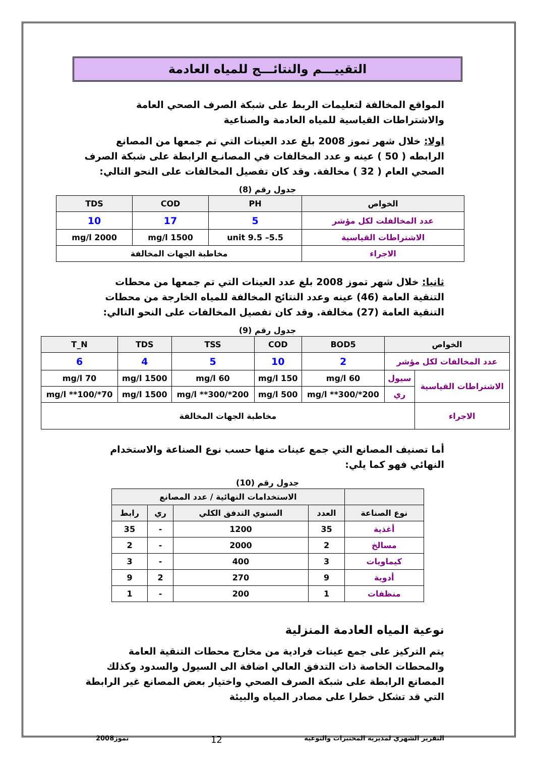التقييـــم والنتائـــج للمياه العادمة
المواقع المخالفة لتعليمات الربط على شبكة الصرف الصحي العامة والاشتراطات القياسية للمياه العادمة والصناعية
اولا: خلال شهر تموز 2008 بلغ عدد العينات التي تم جمعها من المصانع الرابطه ( 50 ) عينه و عدد المخالفات في المصانـع الرابطة على شبكة الصرف الصحي العام ( 32 ) مخالفة. وقد كان تفصيل المخالفات على النحو التالي:
جدول رقم (8)
| الخواص | PH | COD | TDS |
| --- | --- | --- | --- |
| عدد المخالفلت لكل مؤشر | 5 | 17 | 10 |
| الاشتراطات القياسية | 5.5– 9.5 unit | 1500 mg/l | 2000 mg/l |
| الاجراء | مخاطبة الجهات المخالفة | | |
ثانيا: خلال شهر تموز 2008 بلغ عدد العينات التي تم جمعها من محطات التنقية العامة (46) عينه وعدد النتائج المخالفة للمياه الخارجة من محطات التنقية العامة (27) مخالفة. وقد كان تفصيل المخالفات على النحو التالي:
جدول رقم (9)
| الخواص | | BOD5 | COD | TSS | TDS | T_N |
| --- | --- | --- | --- | --- | --- | --- |
| عدد المخالفات لكل مؤشر | | 2 | 10 | 5 | 4 | 6 |
| الاشتراطات القياسية | سيول | 60 mg/l | 150 mg/l | 60 mg/l | 1500 mg/l | 70 mg/l |
| | ري | 200*/300** mg/l | 500 mg/l | 200*/300** mg/l | 1500 mg/l | 70*/100** mg/l |
| الاجراء | مخاطبة الجهات المخالفة | | | | | |
أما تصنيف المصانع التي جمع عينات منها حسب نوع الصناعة والاستخدام النهائي فهو كما يلي:
جدول رقم (10)
| | الاستخدامات النهائية / عدد المصانع | | | |
| --- | --- | --- | --- | --- |
| نوع الصناعة | العدد | السنوي التدفق الكلي | ري | رابط |
| أغذية | 35 | 1200 | - | 35 |
| مسالخ | 2 | 2000 | - | 2 |
| كيماويات | 3 | 400 | - | 3 |
| أدوية | 9 | 270 | 2 | 9 |
| منظفات | 1 | 200 | - | 1 |
نوعية المياه العادمة المنزلية
يتم التركيز على جمع عينات فرادية من مخارج محطات التنقية العامة والمحطات الخاصة ذات التدفق العالي اضافة الى السيول والسدود وكذلك المصانع الرابطة على شبكة الصرف الصحي واختيار بعض المصانع غير الرابطة التي قد تشكل خطرا على مصادر المياه والبيئة
التقرير الشهري لمديرية المختبرات والنوعية 12 تموز2008